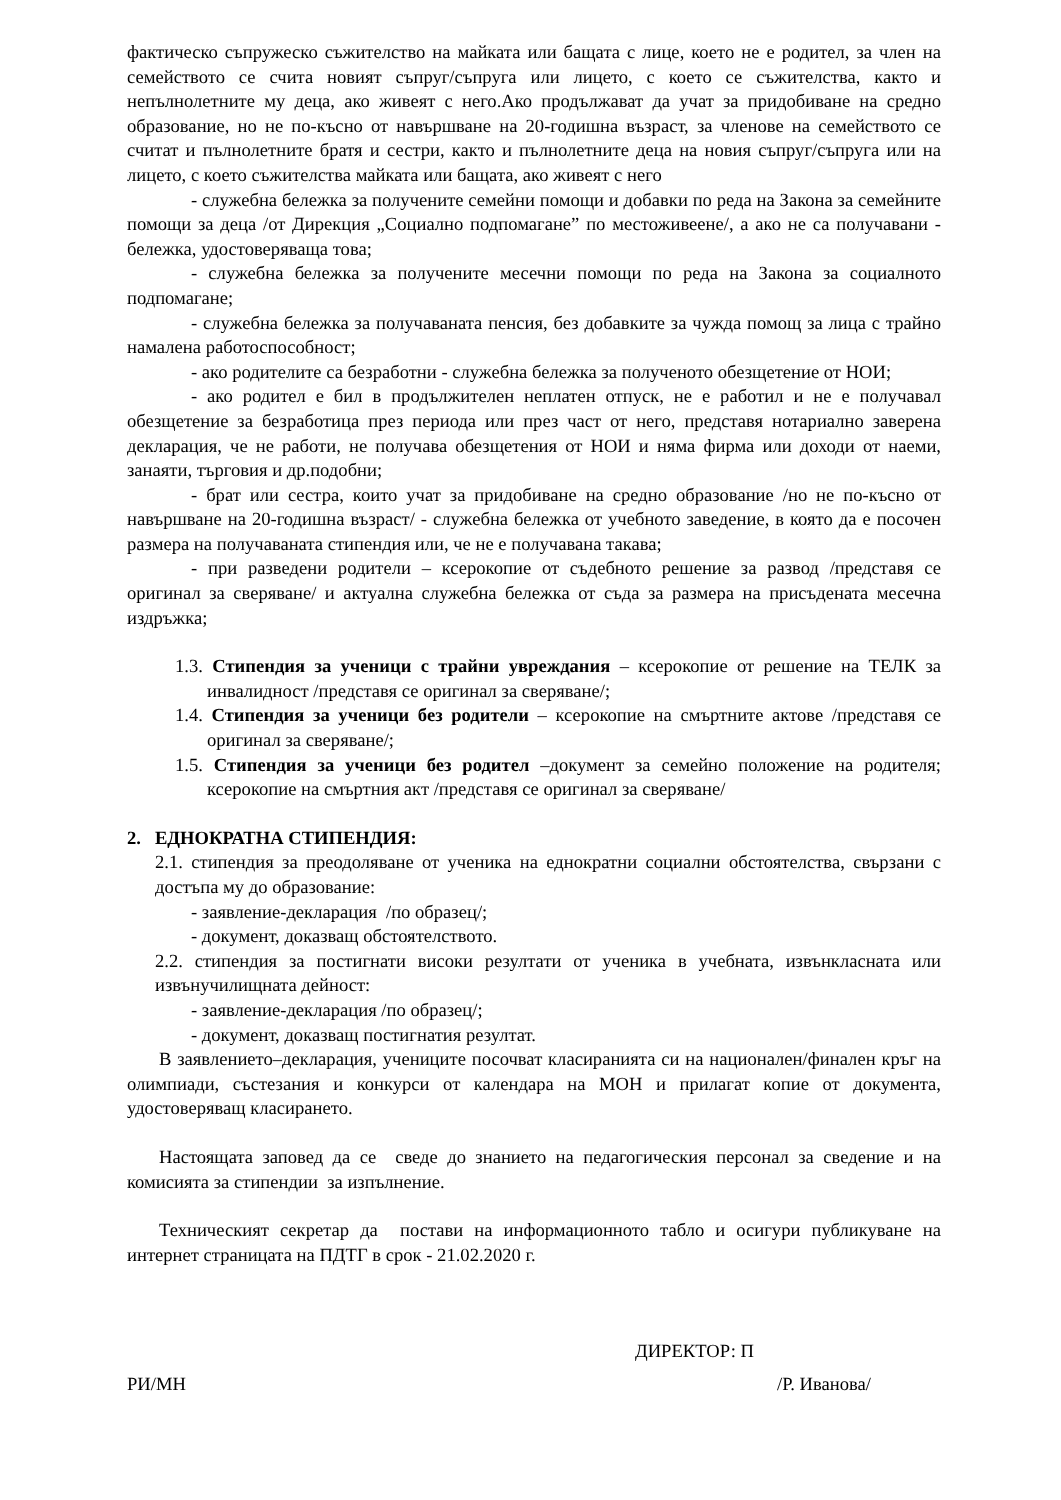фактическо съпружеско съжителство на майката или бащата с лице, което не е родител, за член на семейството се счита новият съпруг/съпруга или лицето, с което се съжителства, както и непълнолетните му деца, ако живеят с него.Ако продължават да учат за придобиване на средно образование, но не по-късно от навършване на 20-годишна възраст, за членове на семейството се считат и пълнолетните братя и сестри, както и пълнолетните деца на новия съпруг/съпруга или на лицето, с което съжителства майката или бащата, ако живеят с него
- служебна бележка за получените семейни помощи и добавки по реда на Закона за семейните помощи за деца /от Дирекция „Социално подпомагане” по местоживеене/, а ако не са получавани - бележка, удостоверяваща това;
- служебна бележка за получените месечни помощи по реда на Закона за социалното подпомагане;
- служебна бележка за получаваната пенсия, без добавките за чужда помощ за лица с трайно намалена работоспособност;
- ако родителите са безработни - служебна бележка за полученото обезщетение от НОИ;
- ако родител е бил в продължителен неплатен отпуск, не е работил и не е получавал обезщетение за безработица през периода или през част от него, представя нотариално заверена декларация, че не работи, не получава обезщетения от НОИ и няма фирма или доходи от наеми, занаяти, търговия и др.подобни;
- брат или сестра, които учат за придобиване на средно образование /но не по-късно от навършване на 20-годишна възраст/ - служебна бележка от учебното заведение, в която да е посочен размера на получаваната стипендия или, че не е получавана такава;
- при разведени родители – ксерокопие от съдебното решение за развод /представя се оригинал за сверяване/ и актуална служебна бележка от съда за размера на присъдената месечна издръжка;
1.3. Стипендия за ученици с трайни увреждания – ксерокопие от решение на ТЕЛК за инвалидност /представя се оригинал за сверяване/;
1.4. Стипендия за ученици без родители – ксерокопие на смъртните актове /представя се оригинал за сверяване/;
1.5. Стипендия за ученици без родител –документ за семейно положение на родителя; ксерокопие на смъртния акт /представя се оригинал за сверяване/
2. ЕДНОКРАТНА СТИПЕНДИЯ:
2.1. стипендия за преодоляване от ученика на еднократни социални обстоятелства, свързани с достъпа му до образование:
- заявление-декларация /по образец/;
- документ, доказващ обстоятелството.
2.2. стипендия за постигнати високи резултати от ученика в учебната, извънкласната или извънучилищната дейност:
- заявление-декларация /по образец/;
- документ, доказващ постигнатия резултат.
В заявлението–декларация, учениците посочват класиранията си на национален/финален кръг на олимпиади, състезания и конкурси от календара на МОН и прилагат копие от документа, удостоверяващ класирането.
Настоящата заповед да се сведе до знанието на педагогическия персонал за сведение и на комисията за стипендии за изпълнение.
Техническият секретар да постави на информационното табло и осигури публикуване на интернет страницата на ПДТГ в срок - 21.02.2020 г.
ДИРЕКТОР: П
РИ/МН /Р. Иванова/